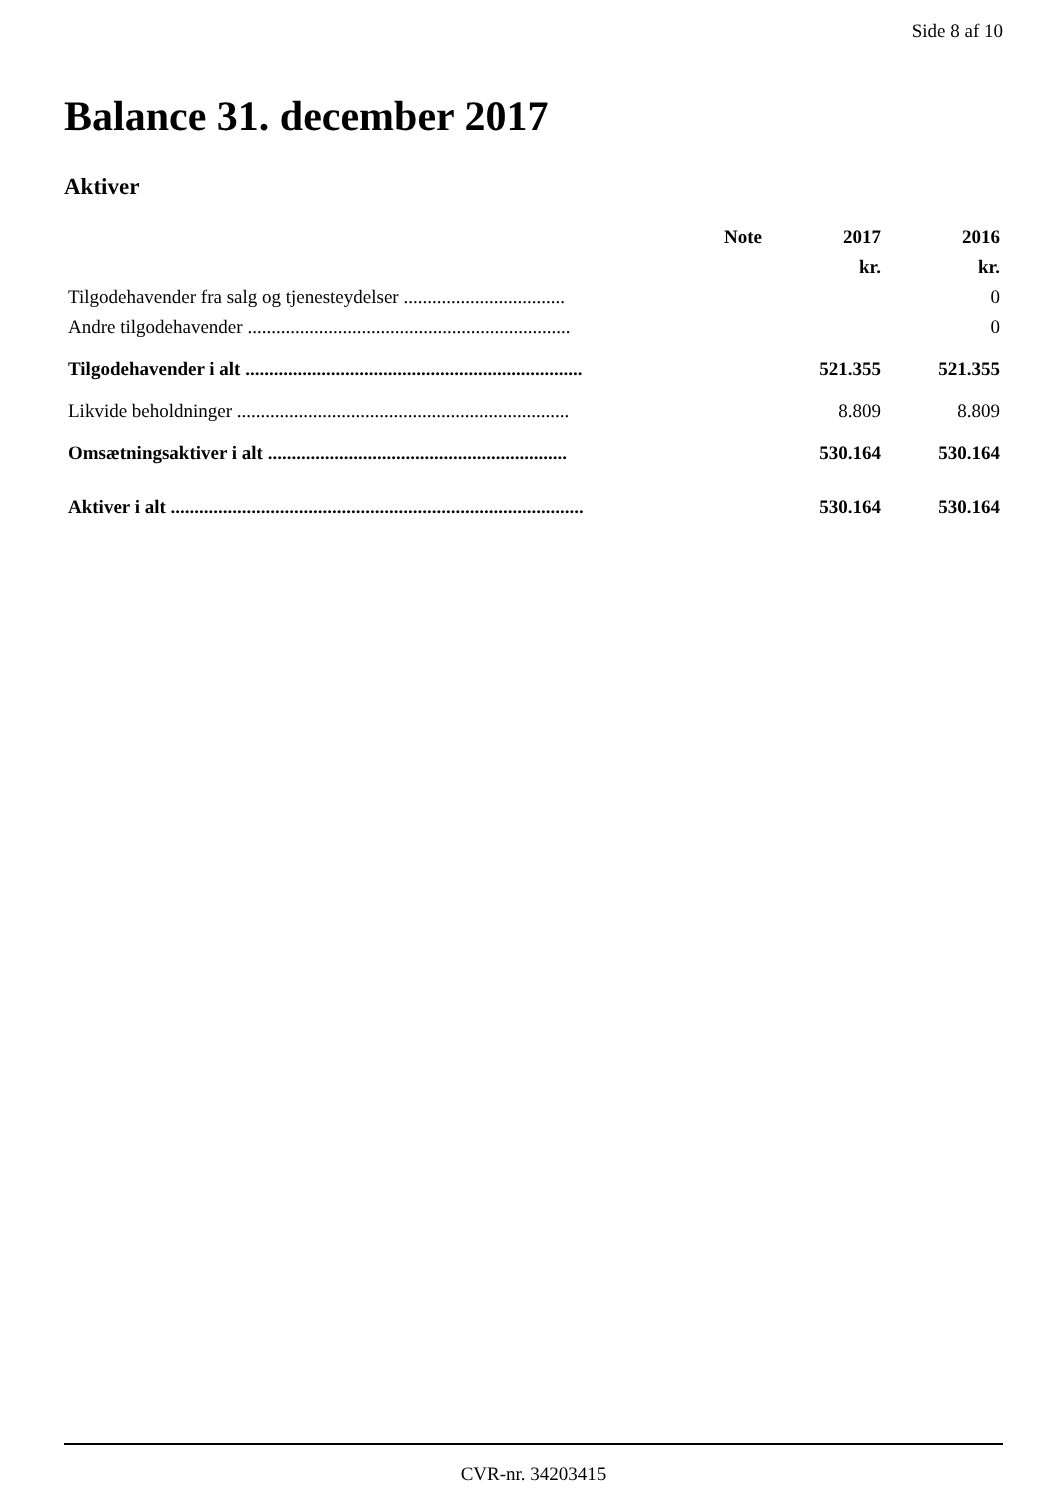Side 8 af 10
Balance 31. december 2017
Aktiver
| | Note | 2017 | 2016 |
| --- | --- | --- | --- |
| | | kr. | kr. |
| Tilgodehavender fra salg og tjenesteydelser .................................. | | | 0 |
| Andre tilgodehavender .................................................................... | | | 0 |
| Tilgodehavender i alt ....................................................................... | | 521.355 | 521.355 |
| Likvide beholdninger ...................................................................... | | 8.809 | 8.809 |
| Omsætningsaktiver i alt ............................................................... | | 530.164 | 530.164 |
| Aktiver i alt ....................................................................................... | | 530.164 | 530.164 |
CVR-nr. 34203415